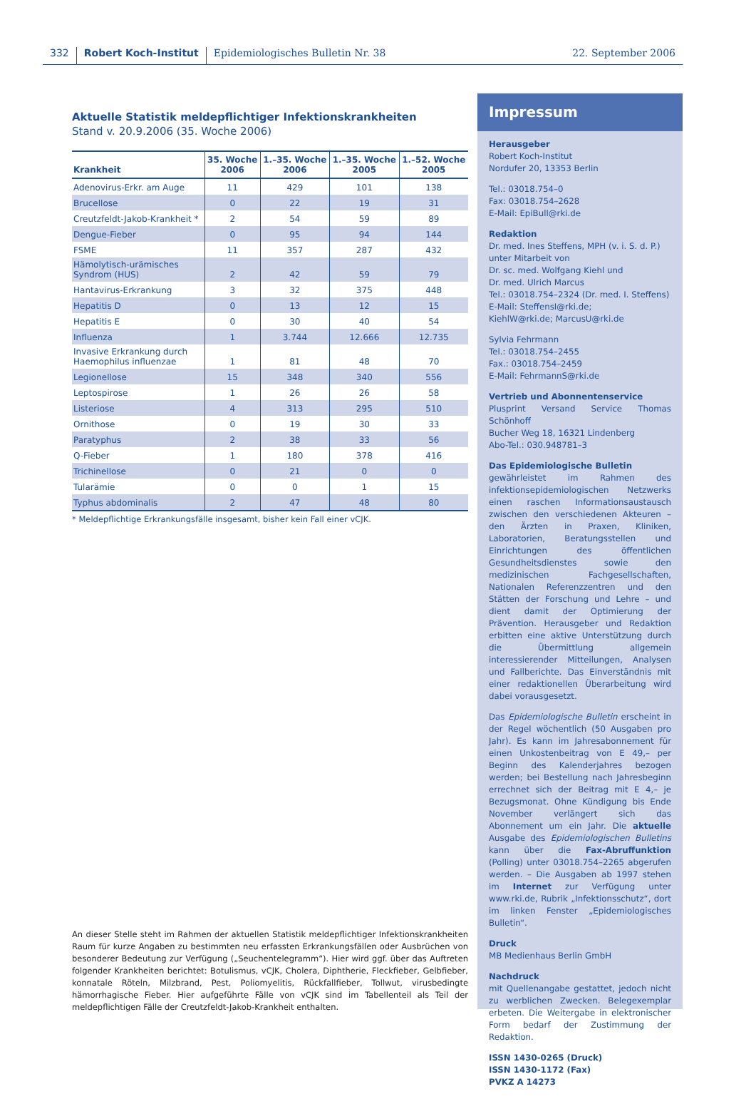332 Robert Koch-Institut Epidemiologisches Bulletin Nr. 38 22. September 2006
Aktuelle Statistik meldepflichtiger Infektionskrankheiten
Stand v. 20.9.2006 (35. Woche 2006)
| Krankheit | 35. Woche 2006 | 1.–35. Woche 2006 | 1.–35. Woche 2005 | 1.–52. Woche 2005 |
| --- | --- | --- | --- | --- |
| Adenovirus-Erkr. am Auge | 11 | 429 | 101 | 138 |
| Brucellose | 0 | 22 | 19 | 31 |
| Creutzfeldt-Jakob-Krankheit * | 2 | 54 | 59 | 89 |
| Dengue-Fieber | 0 | 95 | 94 | 144 |
| FSME | 11 | 357 | 287 | 432 |
| Hämolytisch-urämisches Syndrom (HUS) | 2 | 42 | 59 | 79 |
| Hantavirus-Erkrankung | 3 | 32 | 375 | 448 |
| Hepatitis D | 0 | 13 | 12 | 15 |
| Hepatitis E | 0 | 30 | 40 | 54 |
| Influenza | 1 | 3.744 | 12.666 | 12.735 |
| Invasive Erkrankung durch Haemophilus influenzae | 1 | 81 | 48 | 70 |
| Legionellose | 15 | 348 | 340 | 556 |
| Leptospirose | 1 | 26 | 26 | 58 |
| Listeriose | 4 | 313 | 295 | 510 |
| Ornithose | 0 | 19 | 30 | 33 |
| Paratyphus | 2 | 38 | 33 | 56 |
| Q-Fieber | 1 | 180 | 378 | 416 |
| Trichinellose | 0 | 21 | 0 | 0 |
| Tularämie | 0 | 0 | 1 | 15 |
| Typhus abdominalis | 2 | 47 | 48 | 80 |
* Meldepflichtige Erkrankungsfälle insgesamt, bisher kein Fall einer vCJK.
An dieser Stelle steht im Rahmen der aktuellen Statistik meldepflichtiger Infektionskrankheiten Raum für kurze Angaben zu bestimmten neu erfassten Erkrankungsfällen oder Ausbrüchen von besonderer Bedeutung zur Verfügung („Seuchentelegramm“). Hier wird ggf. über das Auftreten folgender Krankheiten berichtet: Botulismus, vCJK, Cholera, Diphtherie, Fleckfieber, Gelbfieber, konnatale Röteln, Milzbrand, Pest, Poliomyelitis, Rückfallfieber, Tollwut, virusbedingte hämorrhagische Fieber. Hier aufgeführte Fälle von vCJK sind im Tabellenteil als Teil der meldepflichtigen Fälle der Creutzfeldt-Jakob-Krankheit enthalten.
Impressum
Herausgeber
Robert Koch-Institut
Nordufer 20, 13353 Berlin
Tel.: 03018.754–0
Fax: 03018.754–2628
E-Mail: EpiBull@rki.de
Redaktion
Dr. med. Ines Steffens, MPH (v. i. S. d. P.)
unter Mitarbeit von
Dr. sc. med. Wolfgang Kiehl und
Dr. med. Ulrich Marcus
Tel.: 03018.754–2324 (Dr. med. I. Steffens)
E-Mail: SteffensI@rki.de;
KiehlW@rki.de; MarcusU@rki.de
Sylvia Fehrmann
Tel.: 03018.754–2455
Fax.: 03018.754–2459
E-Mail: FehrmannS@rki.de
Vertrieb und Abonnentenservice
Plusprint Versand Service Thomas Schönhoff
Bucher Weg 18, 16321 Lindenberg
Abo-Tel.: 030.948781–3
Das Epidemiologische Bulletin
gewährleistet im Rahmen des infektionsepidemiologischen Netzwerks einen raschen Informationsaustausch zwischen den verschiedenen Akteuren – den Ärzten in Praxen, Kliniken, Laboratorien, Beratungsstellen und Einrichtungen des öffentlichen Gesundheitsdienstes sowie den medizinischen Fachgesellschaften, Nationalen Referenzzentren und den Stätten der Forschung und Lehre – und dient damit der Optimierung der Prävention. Herausgeber und Redaktion erbitten eine aktive Unterstützung durch die Übermittlung allgemein interessierender Mitteilungen, Analysen und Fallberichte. Das Einverständnis mit einer redaktionellen Überarbeitung wird dabei vorausgesetzt.
Das Epidemiologische Bulletin erscheint in der Regel wöchentlich (50 Ausgaben pro Jahr). Es kann im Jahresabonnement für einen Unkostenbeitrag von E 49,– per Beginn des Kalenderjahres bezogen werden; bei Bestellung nach Jahresbeginn errechnet sich der Beitrag mit E 4,– je Bezugsmonat. Ohne Kündigung bis Ende November verlängert sich das Abonnement um ein Jahr. Die aktuelle Ausgabe des Epidemiologischen Bulletins kann über die Fax-Abruffunktion (Polling) unter 03018.754–2265 abgerufen werden. – Die Ausgaben ab 1997 stehen im Internet zur Verfügung unter www.rki.de, Rubrik „Infektionsschutz“, dort im linken Fenster „Epidemiologisches Bulletin“.
Druck
MB Medienhaus Berlin GmbH
Nachdruck
mit Quellenangabe gestattet, jedoch nicht zu werblichen Zwecken. Belegexemplar erbeten. Die Weitergabe in elektronischer Form bedarf der Zustimmung der Redaktion.
ISSN 1430-0265 (Druck)
ISSN 1430-1172 (Fax)
PVKZ A 14273